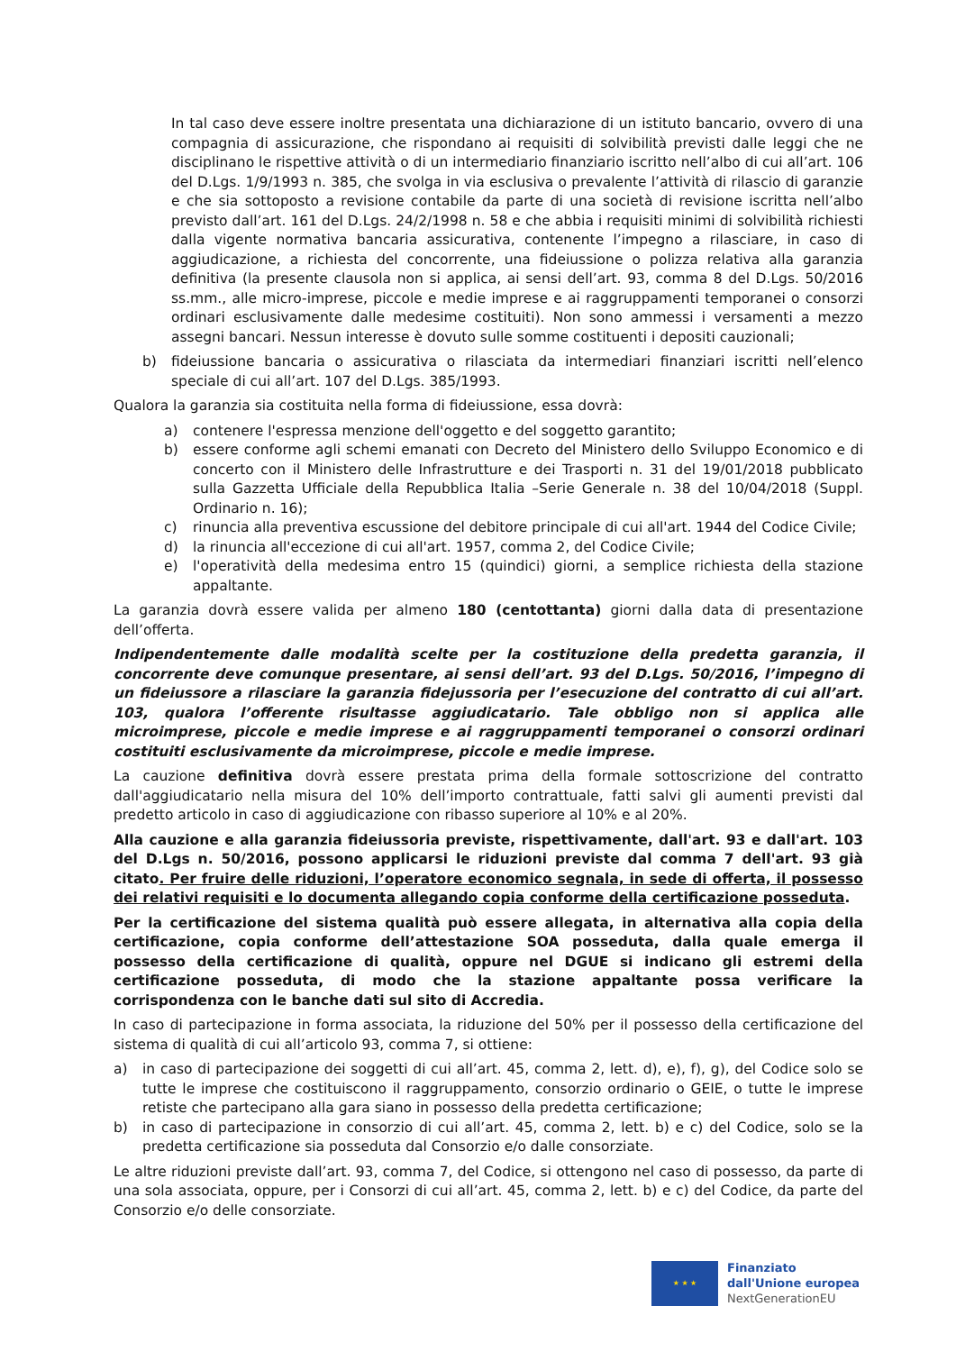In tal caso deve essere inoltre presentata una dichiarazione di un istituto bancario, ovvero di una compagnia di assicurazione, che rispondano ai requisiti di solvibilità previsti dalle leggi che ne disciplinano le rispettive attività o di un intermediario finanziario iscritto nell’albo di cui all’art. 106 del D.Lgs. 1/9/1993 n. 385, che svolga in via esclusiva o prevalente l’attività di rilascio di garanzie e che sia sottoposto a revisione contabile da parte di una società di revisione iscritta nell’albo previsto dall’art. 161 del D.Lgs. 24/2/1998 n. 58 e che abbia i requisiti minimi di solvibilità richiesti dalla vigente normativa bancaria assicurativa, contenente l’impegno a rilasciare, in caso di aggiudicazione, a richiesta del concorrente, una fideiussione o polizza relativa alla garanzia definitiva (la presente clausola non si applica, ai sensi dell’art. 93, comma 8 del D.Lgs. 50/2016 ss.mm., alle micro-imprese, piccole e medie imprese e ai raggruppamenti temporanei o consorzi ordinari esclusivamente dalle medesime costituiti). Non sono ammessi i versamenti a mezzo assegni bancari. Nessun interesse è dovuto sulle somme costituenti i depositi cauzionali;
b) fideiussione bancaria o assicurativa o rilasciata da intermediari finanziari iscritti nell’elenco speciale di cui all’art. 107 del D.Lgs. 385/1993.
Qualora la garanzia sia costituita nella forma di fideiussione, essa dovrà:
a) contenere l'espressa menzione dell'oggetto e del soggetto garantito;
b) essere conforme agli schemi emanati con Decreto del Ministero dello Sviluppo Economico e di concerto con il Ministero delle Infrastrutture e dei Trasporti n. 31 del 19/01/2018 pubblicato sulla Gazzetta Ufficiale della Repubblica Italia –Serie Generale n. 38 del 10/04/2018 (Suppl. Ordinario n. 16);
c) rinuncia alla preventiva escussione del debitore principale di cui all'art. 1944 del Codice Civile;
d) la rinuncia all'eccezione di cui all'art. 1957, comma 2, del Codice Civile;
e) l'operatività della medesima entro 15 (quindici) giorni, a semplice richiesta della stazione appaltante.
La garanzia dovrà essere valida per almeno 180 (centottanta) giorni dalla data di presentazione dell’offerta.
Indipendentemente dalle modalità scelte per la costituzione della predetta garanzia, il concorrente deve comunque presentare, ai sensi dell’art. 93 del D.Lgs. 50/2016, l’impegno di un fideiussore a rilasciare la garanzia fidejussoria per l’esecuzione del contratto di cui all’art. 103, qualora l’offerente risultasse aggiudicatario. Tale obbligo non si applica alle microimprese, piccole e medie imprese e ai raggruppamenti temporanei o consorzi ordinari costituiti esclusivamente da microimprese, piccole e medie imprese.
La cauzione definitiva dovrà essere prestata prima della formale sottoscrizione del contratto dall'aggiudicatario nella misura del 10% dell’importo contrattuale, fatti salvi gli aumenti previsti dal predetto articolo in caso di aggiudicazione con ribasso superiore al 10% e al 20%.
Alla cauzione e alla garanzia fideiussoria previste, rispettivamente, dall'art. 93 e dall'art. 103 del D.Lgs n. 50/2016, possono applicarsi le riduzioni previste dal comma 7 dell'art. 93 già citato. Per fruire delle riduzioni, l’operatore economico segnala, in sede di offerta, il possesso dei relativi requisiti e lo documenta allegando copia conforme della certificazione posseduta.
Per la certificazione del sistema qualità può essere allegata, in alternativa alla copia della certificazione, copia conforme dell’attestazione SOA posseduta, dalla quale emerga il possesso della certificazione di qualità, oppure nel DGUE si indicano gli estremi della certificazione posseduta, di modo che la stazione appaltante possa verificare la corrispondenza con le banche dati sul sito di Accredia.
In caso di partecipazione in forma associata, la riduzione del 50% per il possesso della certificazione del sistema di qualità di cui all’articolo 93, comma 7, si ottiene:
a) in caso di partecipazione dei soggetti di cui all’art. 45, comma 2, lett. d), e), f), g), del Codice solo se tutte le imprese che costituiscono il raggruppamento, consorzio ordinario o GEIE, o tutte le imprese retiste che partecipano alla gara siano in possesso della predetta certificazione;
b) in caso di partecipazione in consorzio di cui all’art. 45, comma 2, lett. b) e c) del Codice, solo se la predetta certificazione sia posseduta dal Consorzio e/o dalle consorziate.
Le altre riduzioni previste dall’art. 93, comma 7, del Codice, si ottengono nel caso di possesso, da parte di una sola associata, oppure, per i Consorzi di cui all’art. 45, comma 2, lett. b) e c) del Codice, da parte del Consorzio e/o delle consorziate.
★ ★ ★
Finanziato
dall'Unione europea
NextGenerationEU